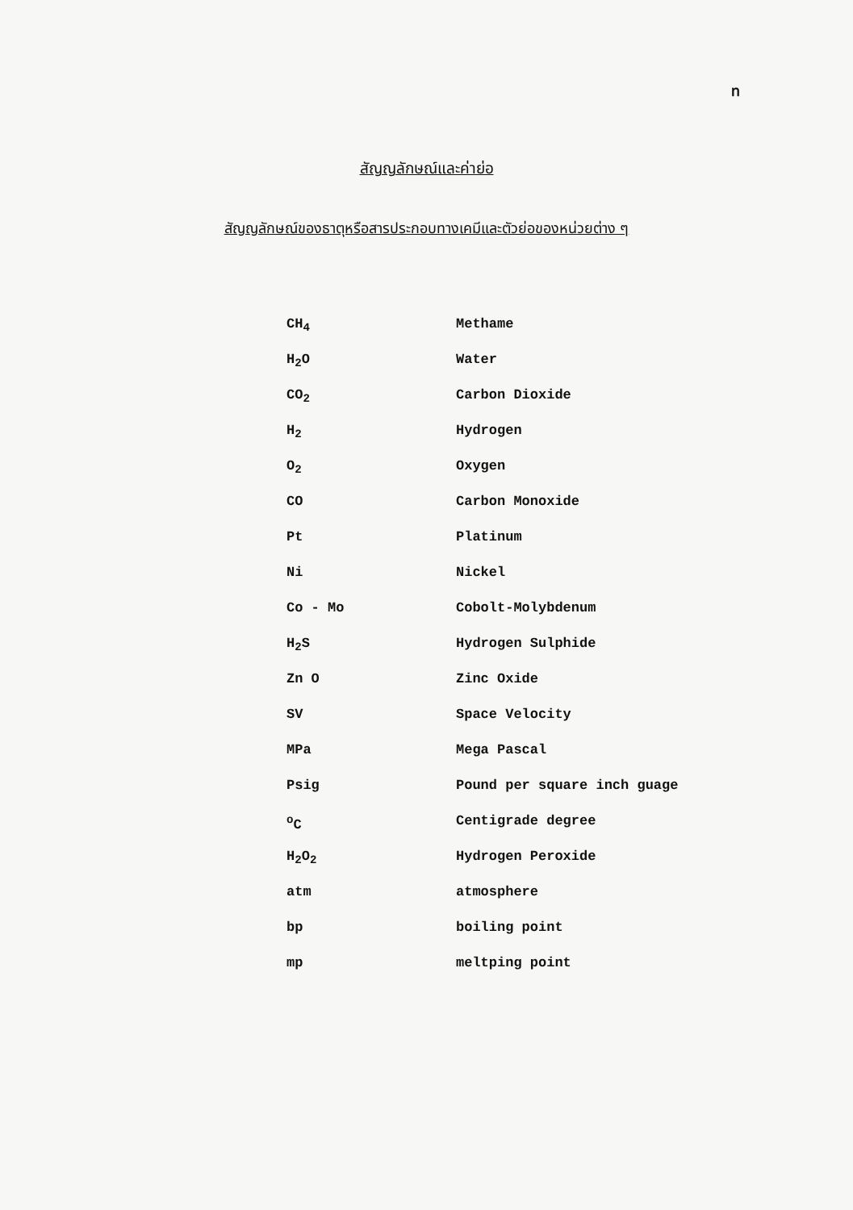ท
สัญญลักษณ์และค่าย่อ
สัญญลักษณ์ของธาตุหรือสารประกอบทางเคมีและตัวย่อของหน่วยต่าง ๆ
| CH<sub>4</sub> | Methame |
| H<sub>2</sub>O | Water |
| CO<sub>2</sub> | Carbon Dioxide |
| H<sub>2</sub> | Hydrogen |
| O<sub>2</sub> | Oxygen |
| CO | Carbon Monoxide |
| Pt | Platinum |
| Ni | Nickel |
| Co - Mo | Cobolt-Molybdenum |
| H<sub>2</sub>S | Hydrogen Sulphide |
| Zn O | Zinc Oxide |
| SV | Space Velocity |
| MPa | Mega Pascal |
| Psig | Pound per square inch guage |
| <sup>o</sup> C | Centigrade degree |
| H<sub>2</sub>O<sub>2</sub> | Hydrogen Peroxide |
| atm | atmosphere |
| bp | boiling point |
| mp | meltping point |